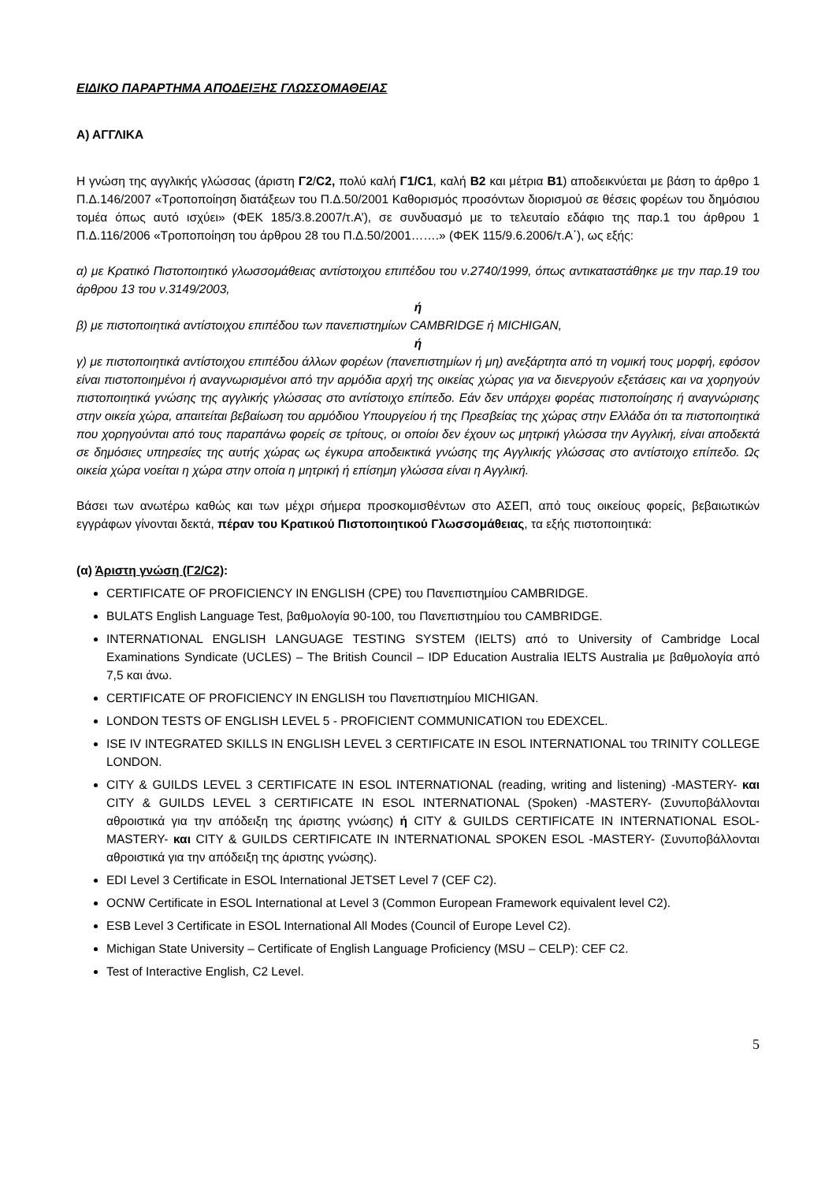ΕΙΔΙΚΟ ΠΑΡΑΡΤΗΜΑ ΑΠΟΔΕΙΞΗΣ ΓΛΩΣΣΟΜΑΘΕΙΑΣ
Α) ΑΓΓΛΙΚΑ
Η γνώση της αγγλικής γλώσσας (άριστη Γ2/C2, πολύ καλή Γ1/C1, καλή Β2 και μέτρια Β1) αποδεικνύεται με βάση το άρθρο 1 Π.Δ.146/2007 «Τροποποίηση διατάξεων του Π.Δ.50/2001 Καθορισμός προσόντων διορισμού σε θέσεις φορέων του δημόσιου τομέα όπως αυτό ισχύει» (ΦΕΚ 185/3.8.2007/τ.Α’), σε συνδυασμό με το τελευταίο εδάφιο της παρ.1 του άρθρου 1 Π.Δ.116/2006 «Τροποποίηση του άρθρου 28 του Π.Δ.50/2001…….» (ΦΕΚ 115/9.6.2006/τ.Α΄), ως εξής:
α) με Κρατικό Πιστοποιητικό γλωσσομάθειας αντίστοιχου επιπέδου του ν.2740/1999, όπως αντικαταστάθηκε με την παρ.19 του άρθρου 13 του ν.3149/2003,
ή
β) με πιστοποιητικά αντίστοιχου επιπέδου των πανεπιστημίων CAMBRIDGE ή MICHIGAN,
ή
γ) με πιστοποιητικά αντίστοιχου επιπέδου άλλων φορέων (πανεπιστημίων ή μη) ανεξάρτητα από τη νομική τους μορφή, εφόσον είναι πιστοποιημένοι ή αναγνωρισμένοι από την αρμόδια αρχή της οικείας χώρας για να διενεργούν εξετάσεις και να χορηγούν πιστοποιητικά γνώσης της αγγλικής γλώσσας στο αντίστοιχο επίπεδο. Εάν δεν υπάρχει φορέας πιστοποίησης ή αναγνώρισης στην οικεία χώρα, απαιτείται βεβαίωση του αρμόδιου Υπουργείου ή της Πρεσβείας της χώρας στην Ελλάδα ότι τα πιστοποιητικά που χορηγούνται από τους παραπάνω φορείς σε τρίτους, οι οποίοι δεν έχουν ως μητρική γλώσσα την Αγγλική, είναι αποδεκτά σε δημόσιες υπηρεσίες της αυτής χώρας ως έγκυρα αποδεικτικά γνώσης της Αγγλικής γλώσσας στο αντίστοιχο επίπεδο. Ως οικεία χώρα νοείται η χώρα στην οποία η μητρική ή επίσημη γλώσσα είναι η Αγγλική.
Βάσει των ανωτέρω καθώς και των μέχρι σήμερα προσκομισθέντων στο ΑΣΕΠ, από τους οικείους φορείς, βεβαιωτικών εγγράφων γίνονται δεκτά, πέραν του Κρατικού Πιστοποιητικού Γλωσσομάθειας, τα εξής πιστοποιητικά:
(α) Άριστη γνώση (Γ2/C2):
CERTIFICATE OF PROFICIENCY IN ENGLISH (CPE) του Πανεπιστημίου CAMBRIDGE.
BULATS English Language Test, βαθμολογία 90-100, του Πανεπιστημίου του CAMBRIDGE.
INTERNATIONAL ENGLISH LANGUAGE TESTING SYSTEM (IELTS) από το University of Cambridge Local Examinations Syndicate (UCLES) – The British Council – IDP Education Australia IELTS Australia με βαθμολογία από 7,5 και άνω.
CERTIFICATE OF PROFICIENCY IN ENGLISH του Πανεπιστημίου MICHIGAN.
LONDON TESTS OF ENGLISH LEVEL 5 - PROFICIENT COMMUNICATION του EDEXCEL.
ISE IV INTEGRATED SKILLS IN ENGLISH LEVEL 3 CERTIFICATE IN ESOL INTERNATIONAL του TRINITY COLLEGE LONDON.
CITY & GUILDS LEVEL 3 CERTIFICATE IN ESOL INTERNATIONAL (reading, writing and listening) -MASTERY- και CITY & GUILDS LEVEL 3 CERTIFICATE IN ESOL INTERNATIONAL (Spoken) -MASTERY- (Συνυποβάλλονται αθροιστικά για την απόδειξη της άριστης γνώσης) ή CITY & GUILDS CERTIFICATE IN INTERNATIONAL ESOL-MASTERY- και CITY & GUILDS CERTIFICATE IN INTERNATIONAL SPOKEN ESOL -MASTERY- (Συνυποβάλλονται αθροιστικά για την απόδειξη της άριστης γνώσης).
EDI Level 3 Certificate in ESOL International JETSET Level 7 (CEF C2).
OCNW Certificate in ESOL International at Level 3 (Common European Framework equivalent level C2).
ESB Level 3 Certificate in ESOL International All Modes (Council of Europe Level C2).
Michigan State University – Certificate of English Language Proficiency (MSU – CELP): CEF C2.
Test of Interactive English, C2 Level.
5